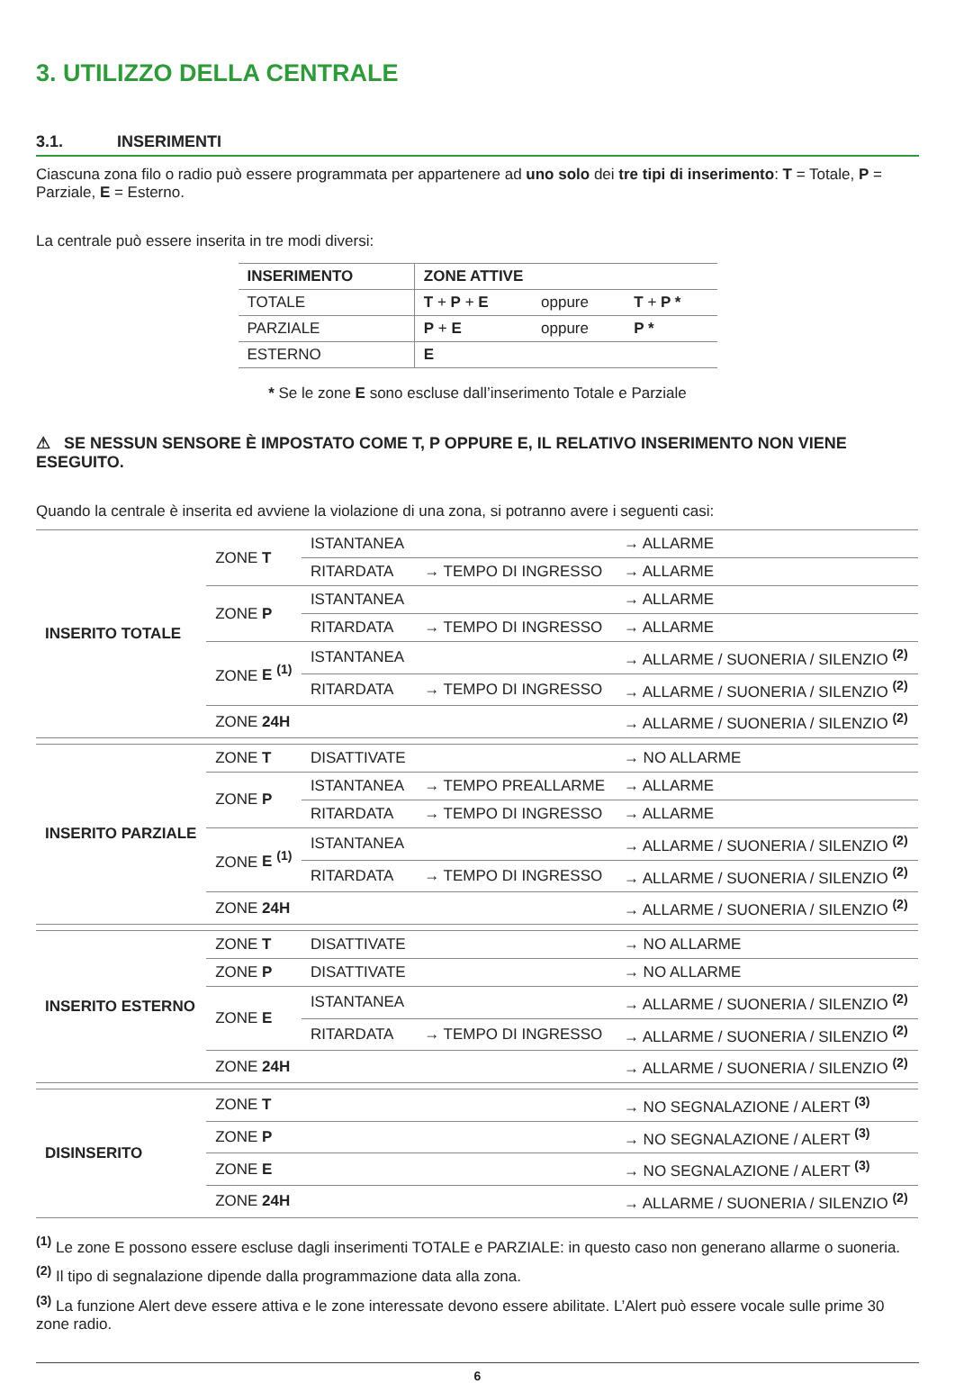3. UTILIZZO DELLA CENTRALE
3.1. INSERIMENTI
Ciascuna zona filo o radio può essere programmata per appartenere ad uno solo dei tre tipi di inserimento: T = Totale, P = Parziale, E = Esterno.
La centrale può essere inserita in tre modi diversi:
| INSERIMENTO | ZONE ATTIVE | | |
| --- | --- | --- | --- |
| TOTALE | T + P + E | oppure | T + P * |
| PARZIALE | P + E | oppure | P * |
| ESTERNO | E | | |
* Se le zone E sono escluse dall’inserimento Totale e Parziale
⚠ SE NESSUN SENSORE È IMPOSTATO COME T, P OPPURE E, IL RELATIVO INSERIMENTO NON VIENE ESEGUITO.
Quando la centrale è inserita ed avviene la violazione di una zona, si potranno avere i seguenti casi:
| INSERITO TOTALE | ZONE T | ISTANTANEA | | → ALLARME |
| | | RITARDATA | → TEMPO DI INGRESSO | → ALLARME |
| | ZONE P | ISTANTANEA | | → ALLARME |
| | | RITARDATA | → TEMPO DI INGRESSO | → ALLARME |
| | ZONE E <sup>(1)</sup> | ISTANTANEA | | → ALLARME / SUONERIA / SILENZIO <sup>(2)</sup> |
| | | RITARDATA | → TEMPO DI INGRESSO | → ALLARME / SUONERIA / SILENZIO <sup>(2)</sup> |
| | ZONE 24H | | | → ALLARME / SUONERIA / SILENZIO <sup>(2)</sup> |
| INSERITO PARZIALE | ZONE T | DISATTIVATE | | → NO ALLARME |
| | ZONE P | ISTANTANEA | → TEMPO PREALLARME | → ALLARME |
| | | RITARDATA | → TEMPO DI INGRESSO | → ALLARME |
| | ZONE E <sup>(1)</sup> | ISTANTANEA | | → ALLARME / SUONERIA / SILENZIO <sup>(2)</sup> |
| | | RITARDATA | → TEMPO DI INGRESSO | → ALLARME / SUONERIA / SILENZIO <sup>(2)</sup> |
| | ZONE 24H | | | → ALLARME / SUONERIA / SILENZIO <sup>(2)</sup> |
| INSERITO ESTERNO | ZONE T | DISATTIVATE | | → NO ALLARME |
| | ZONE P | DISATTIVATE | | → NO ALLARME |
| | ZONE E | ISTANTANEA | | → ALLARME / SUONERIA / SILENZIO <sup>(2)</sup> |
| | | RITARDATA | → TEMPO DI INGRESSO | → ALLARME / SUONERIA / SILENZIO <sup>(2)</sup> |
| | ZONE 24H | | | → ALLARME / SUONERIA / SILENZIO <sup>(2)</sup> |
| DISINSERITO | ZONE T | | | → NO SEGNALAZIONE / ALERT <sup>(3)</sup> |
| | ZONE P | | | → NO SEGNALAZIONE / ALERT <sup>(3)</sup> |
| | ZONE E | | | → NO SEGNALAZIONE / ALERT <sup>(3)</sup> |
| | ZONE 24H | | | → ALLARME / SUONERIA / SILENZIO <sup>(2)</sup> |
<sup>(1)</sup> Le zone E possono essere escluse dagli inserimenti TOTALE e PARZIALE: in questo caso non generano allarme o suoneria.
<sup>(2)</sup> Il tipo di segnalazione dipende dalla programmazione data alla zona.
<sup>(3)</sup> La funzione Alert deve essere attiva e le zone interessate devono essere abilitate. L’Alert può essere vocale sulle prime 30 zone radio.
6